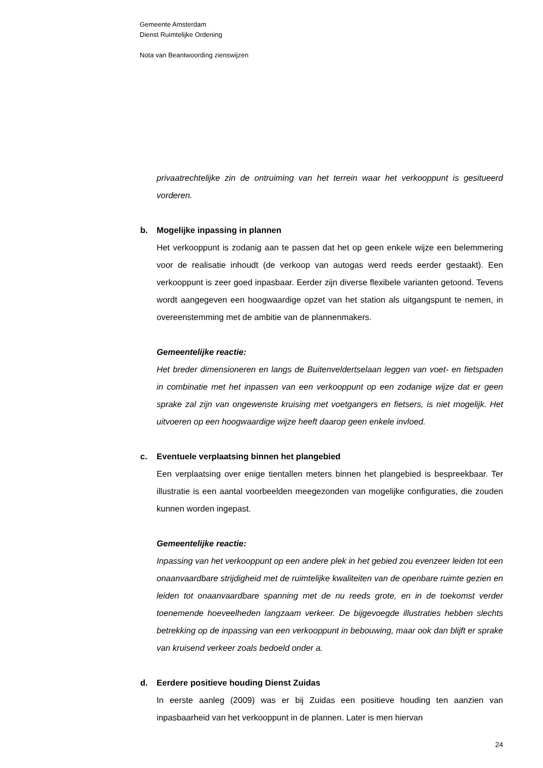Gemeente Amsterdam
Dienst Ruimtelijke Ordening
Nota van Beantwoording zienswijzen
privaatrechtelijke zin de ontruiming van het terrein waar het verkooppunt is gesitueerd vorderen.
b. Mogelijke inpassing in plannen
Het verkooppunt is zodanig aan te passen dat het op geen enkele wijze een belemmering voor de realisatie inhoudt (de verkoop van autogas werd reeds eerder gestaakt). Een verkooppunt is zeer goed inpasbaar. Eerder zijn diverse flexibele varianten getoond. Tevens wordt aangegeven een hoogwaardige opzet van het station als uitgangspunt te nemen, in overeenstemming met de ambitie van de plannenmakers.
Gemeentelijke reactie:
Het breder dimensioneren en langs de Buitenveldertselaan leggen van voet- en fietspaden in combinatie met het inpassen van een verkooppunt op een zodanige wijze dat er geen sprake zal zijn van ongewenste kruising met voetgangers en fietsers, is niet mogelijk. Het uitvoeren op een hoogwaardige wijze heeft daarop geen enkele invloed.
c. Eventuele verplaatsing binnen het plangebied
Een verplaatsing over enige tientallen meters binnen het plangebied is bespreekbaar. Ter illustratie is een aantal voorbeelden meegezonden van mogelijke configuraties, die zouden kunnen worden ingepast.
Gemeentelijke reactie:
Inpassing van het verkooppunt op een andere plek in het gebied zou evenzeer leiden tot een onaanvaardbare strijdigheid met de ruimtelijke kwaliteiten van de openbare ruimte gezien en leiden tot onaanvaardbare spanning met de nu reeds grote, en in de toekomst verder toenemende hoeveelheden langzaam verkeer. De bijgevoegde illustraties hebben slechts betrekking op de inpassing van een verkooppunt in bebouwing, maar ook dan blijft er sprake van kruisend verkeer zoals bedoeld onder a.
d. Eerdere positieve houding Dienst Zuidas
In eerste aanleg (2009) was er bij Zuidas een positieve houding ten aanzien van inpasbaarheid van het verkooppunt in de plannen. Later is men hiervan
24